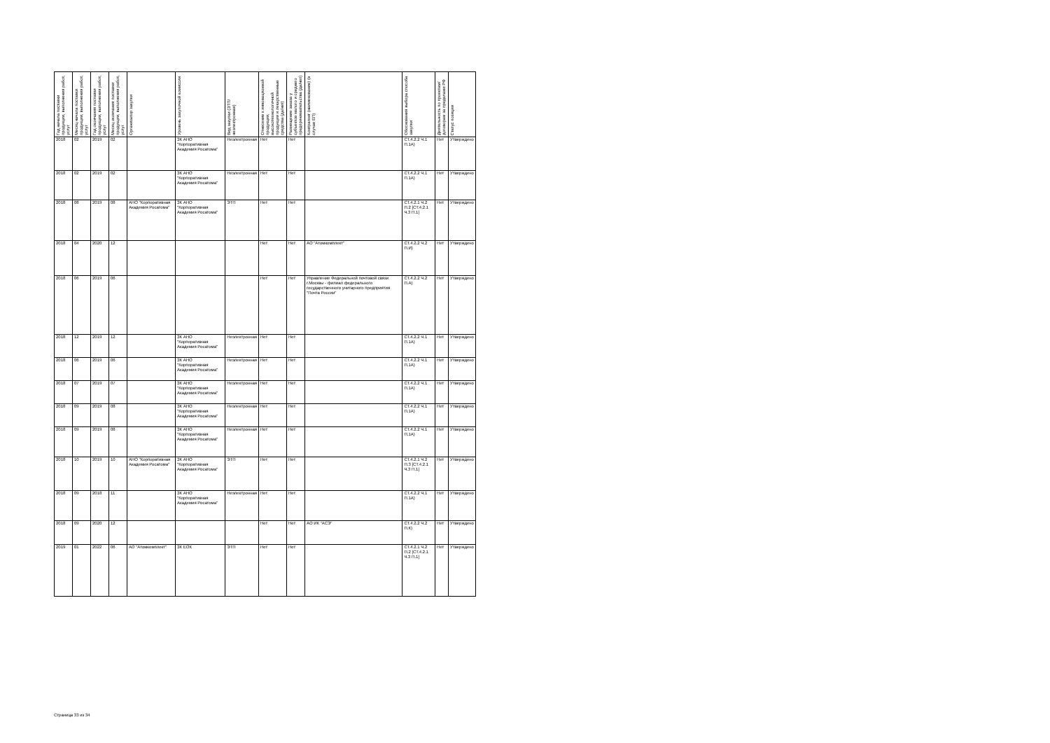| Год начала поставки продукции, выполнения работ, услуг | Месяц начала поставки продукции, выполнения работ, услуг | Год окончания поставки продукции, выполнения работ, услуг | Месяц окончания поставки продукции, выполнения работ, услуг | Организатор закупки | Уровень закупочной комиссии | Вид закупки (ЭТП/неэлектронная) | Отнесение к инновационной продукции, высокотехнологичной продукции и лекарственные средства (да/нет) | Размещение заказа у субъектов малого и среднего предпринимательства (да/нет) | Контрагент (наименование) (в случае ЕП) | Обоснования выбора способа закупки | Деятельность по проектам/договорам за пределами РФ | Статус позиции |
| --- | --- | --- | --- | --- | --- | --- | --- | --- | --- | --- | --- | --- |
| 2018 | 02 | 2019 | 02 | | ЗК АНО "Корпоративная Академия Росатома" | Неэлектронная | Нет | Нет | | СТ.4.2.2 Ч.1 П.1А) | Нет | Утверждено |
| 2018 | 02 | 2019 | 02 | | ЗК АНО "Корпоративная Академия Росатома" | Неэлектронная | Нет | Нет | | СТ.4.2.2 Ч.1 П.1А) | Нет | Утверждено |
| 2018 | 08 | 2019 | 08 | АНО "Корпоративная Академия Росатома" | ЗК АНО "Корпоративная Академия Росатома" | ЭТП | Нет | Нет | | СТ.4.2.1 Ч.2 П.2 [СТ.4.2.1 Ч.3 П.1] | Нет | Утверждено |
| 2018 | 04 | 2020 | 12 | | | | Нет | Нет | АО "Атомкомплект" | СТ.4.2.2 Ч.2 П.И) | Нет | Утверждено |
| 2018 | 06 | 2019 | 06 | | | | Нет | Нет | Управление Федеральной почтовой связи г.Москвы - филиал федерального государственного унитарного предприятия "Почта России" | СТ.4.2.2 Ч.2 П.А) | Нет | Утверждено |
| 2018 | 12 | 2019 | 12 | | ЗК АНО "Корпоративная Академия Росатома" | Неэлектронная | Нет | Нет | | СТ.4.2.2 Ч.1 П.1А) | Нет | Утверждено |
| 2018 | 06 | 2019 | 06 | | ЗК АНО "Корпоративная Академия Росатома" | Неэлектронная | Нет | Нет | | СТ.4.2.2 Ч.1 П.1А) | Нет | Утверждено |
| 2018 | 07 | 2019 | 07 | | ЗК АНО "Корпоративная Академия Росатома" | Неэлектронная | Нет | Нет | | СТ.4.2.2 Ч.1 П.1А) | Нет | Утверждено |
| 2018 | 09 | 2019 | 08 | | ЗК АНО "Корпоративная Академия Росатома" | Неэлектронная | Нет | Нет | | СТ.4.2.2 Ч.1 П.1А) | Нет | Утверждено |
| 2018 | 09 | 2019 | 08 | | ЗК АНО "Корпоративная Академия Росатома" | Неэлектронная | Нет | Нет | | СТ.4.2.2 Ч.1 П.1А) | Нет | Утверждено |
| 2018 | 10 | 2019 | 10 | АНО "Корпоративная Академия Росатома" | ЗК АНО "Корпоративная Академия Росатома" | ЭТП | Нет | Нет | | СТ.4.2.1 Ч.2 П.3 [СТ.4.2.1 Ч.3 П.1] | Нет | Утверждено |
| 2018 | 09 | 2018 | 11 | | ЗК АНО "Корпоративная Академия Росатома" | Неэлектронная | Нет | Нет | | СТ.4.2.2 Ч.1 П.1А) | Нет | Утверждено |
| 2018 | 09 | 2020 | 12 | | | | Нет | Нет | АО ИК "АСЭ" | СТ.4.2.2 Ч.2 П.К) | Нет | Утверждено |
| 2019 | 01 | 2022 | 06 | АО "Атомкомплект" | ЗК ЕОК | ЭТП | Нет | Нет | | СТ.4.2.1 Ч.2 П.2 [СТ.4.2.1 Ч.3 П.1] | Нет | Утверждено |
Страница 33 из 34